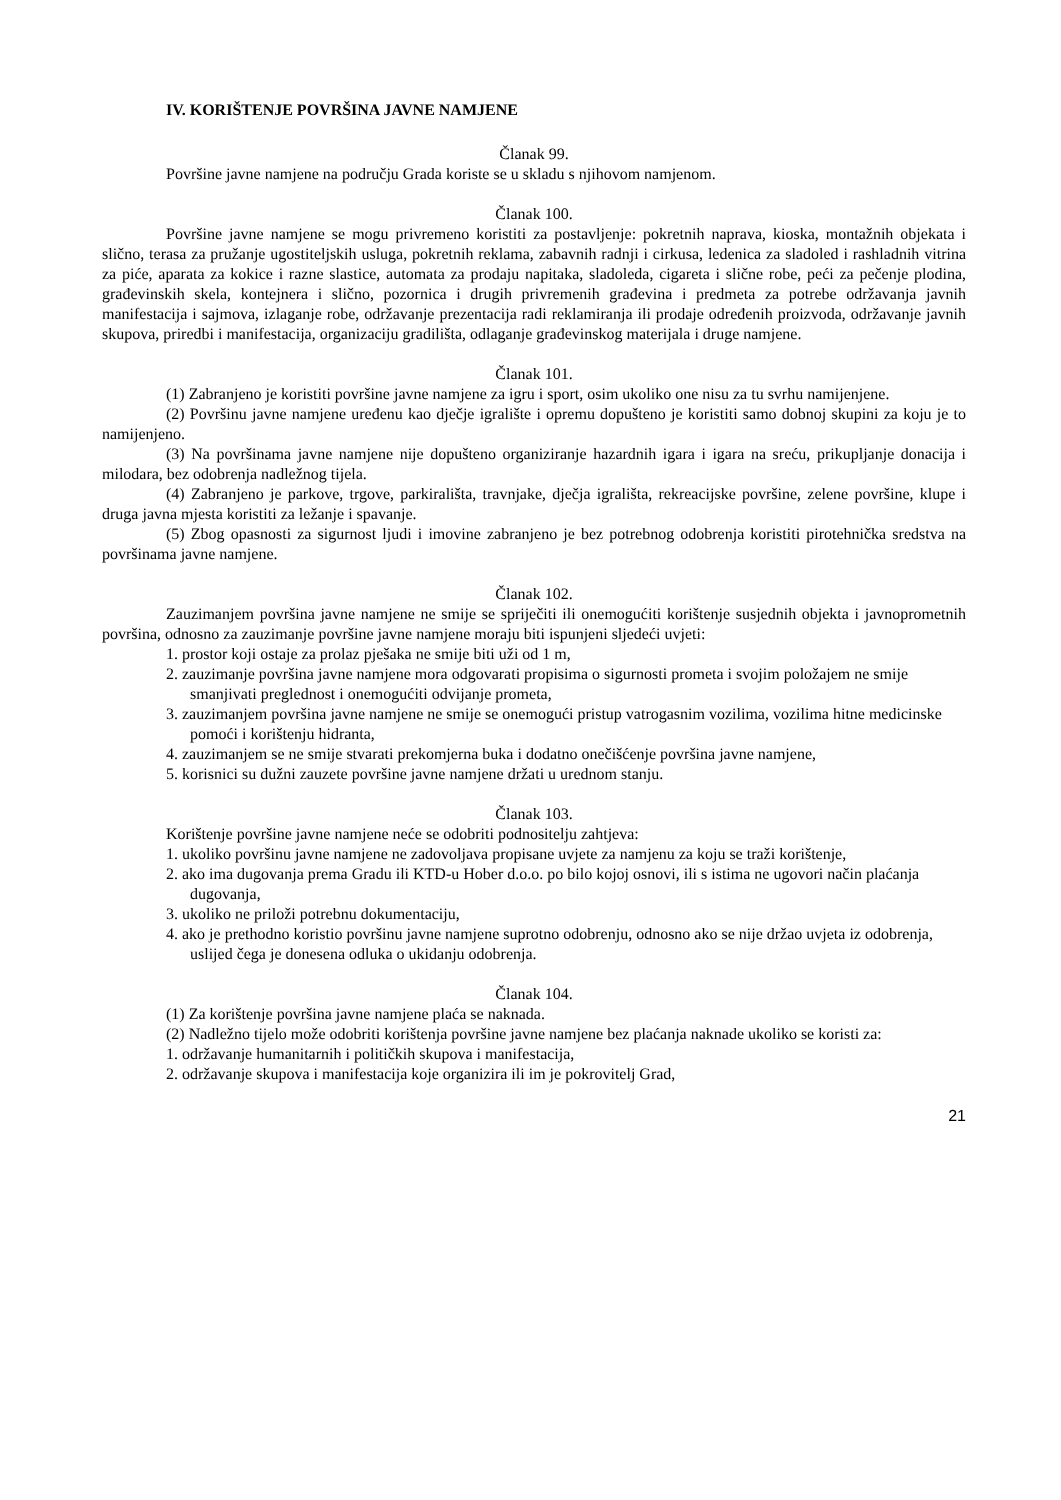IV. KORIŠTENJE POVRŠINA JAVNE NAMJENE
Članak 99.
Površine javne namjene na području Grada koriste se u skladu s njihovom namjenom.
Članak 100.
Površine javne namjene se mogu privremeno koristiti za postavljenje: pokretnih naprava, kioska, montažnih objekata i slično, terasa za pružanje ugostiteljskih usluga, pokretnih reklama, zabavnih radnji i cirkusa, ledenica za sladoled i rashladnih vitrina za piće, aparata za kokice i razne slastice, automata za prodaju napitaka, sladoleda, cigareta i slične robe, peći za pečenje plodina, građevinskih skela, kontejnera i slično, pozornica i drugih privremenih građevina i predmeta za potrebe održavanja javnih manifestacija i sajmova, izlaganje robe, održavanje prezentacija radi reklamiranja ili prodaje određenih proizvoda, održavanje javnih skupova, priredbi i manifestacija, organizaciju gradilišta, odlaganje građevinskog materijala i druge namjene.
Članak 101.
(1) Zabranjeno je koristiti površine javne namjene za igru i sport, osim ukoliko one nisu za tu svrhu namijenjene.
(2) Površinu javne namjene uređenu kao dječje igralište i opremu dopušteno je koristiti samo dobnoj skupini za koju je to namijenjeno.
(3) Na površinama javne namjene nije dopušteno organiziranje hazardnih igara i igara na sreću, prikupljanje donacija i milodara, bez odobrenja nadležnog tijela.
(4) Zabranjeno je parkove, trgove, parkirališta, travnjake, dječja igrališta, rekreacijske površine, zelene površine, klupe i druga javna mjesta koristiti za ležanje i spavanje.
(5) Zbog opasnosti za sigurnost ljudi i imovine zabranjeno je bez potrebnog odobrenja koristiti pirotehnička sredstva na površinama javne namjene.
Članak 102.
Zauzimanjem površina javne namjene ne smije se spriječiti ili onemogućiti korištenje susjednih objekta i javnoprometnih površina, odnosno za zauzimanje površine javne namjene moraju biti ispunjeni sljedeći uvjeti:
1. prostor koji ostaje za prolaz pješaka ne smije biti uži od 1 m,
2. zauzimanje površina javne namjene mora odgovarati propisima o sigurnosti prometa i svojim položajem ne smije smanjivati preglednost i onemogućiti odvijanje prometa,
3. zauzimanjem površina javne namjene ne smije se onemogući pristup vatrogasnim vozilima, vozilima hitne medicinske pomoći i korištenju hidranta,
4. zauzimanjem se ne smije stvarati prekomjerna buka i dodatno onečišćenje površina javne namjene,
5. korisnici su dužni zauzete površine javne namjene držati u urednom stanju.
Članak 103.
Korištenje površine javne namjene neće se odobriti podnositelju zahtjeva:
1. ukoliko površinu javne namjene ne zadovoljava propisane uvjete za namjenu za koju se traži korištenje,
2. ako ima dugovanja prema Gradu ili KTD-u Hober d.o.o. po bilo kojoj osnovi, ili s istima ne ugovori način plaćanja dugovanja,
3. ukoliko ne priloži potrebnu dokumentaciju,
4. ako je prethodno koristio površinu javne namjene suprotno odobrenju, odnosno ako se nije držao uvjeta iz odobrenja, uslijed čega je donesena odluka o ukidanju odobrenja.
Članak 104.
(1) Za korištenje površina javne namjene plaća se naknada.
(2) Nadležno tijelo može odobriti korištenja površine javne namjene bez plaćanja naknade ukoliko se koristi za:
1. održavanje humanitarnih i političkih skupova i manifestacija,
2. održavanje skupova i manifestacija koje organizira ili im je pokrovitelj Grad,
21